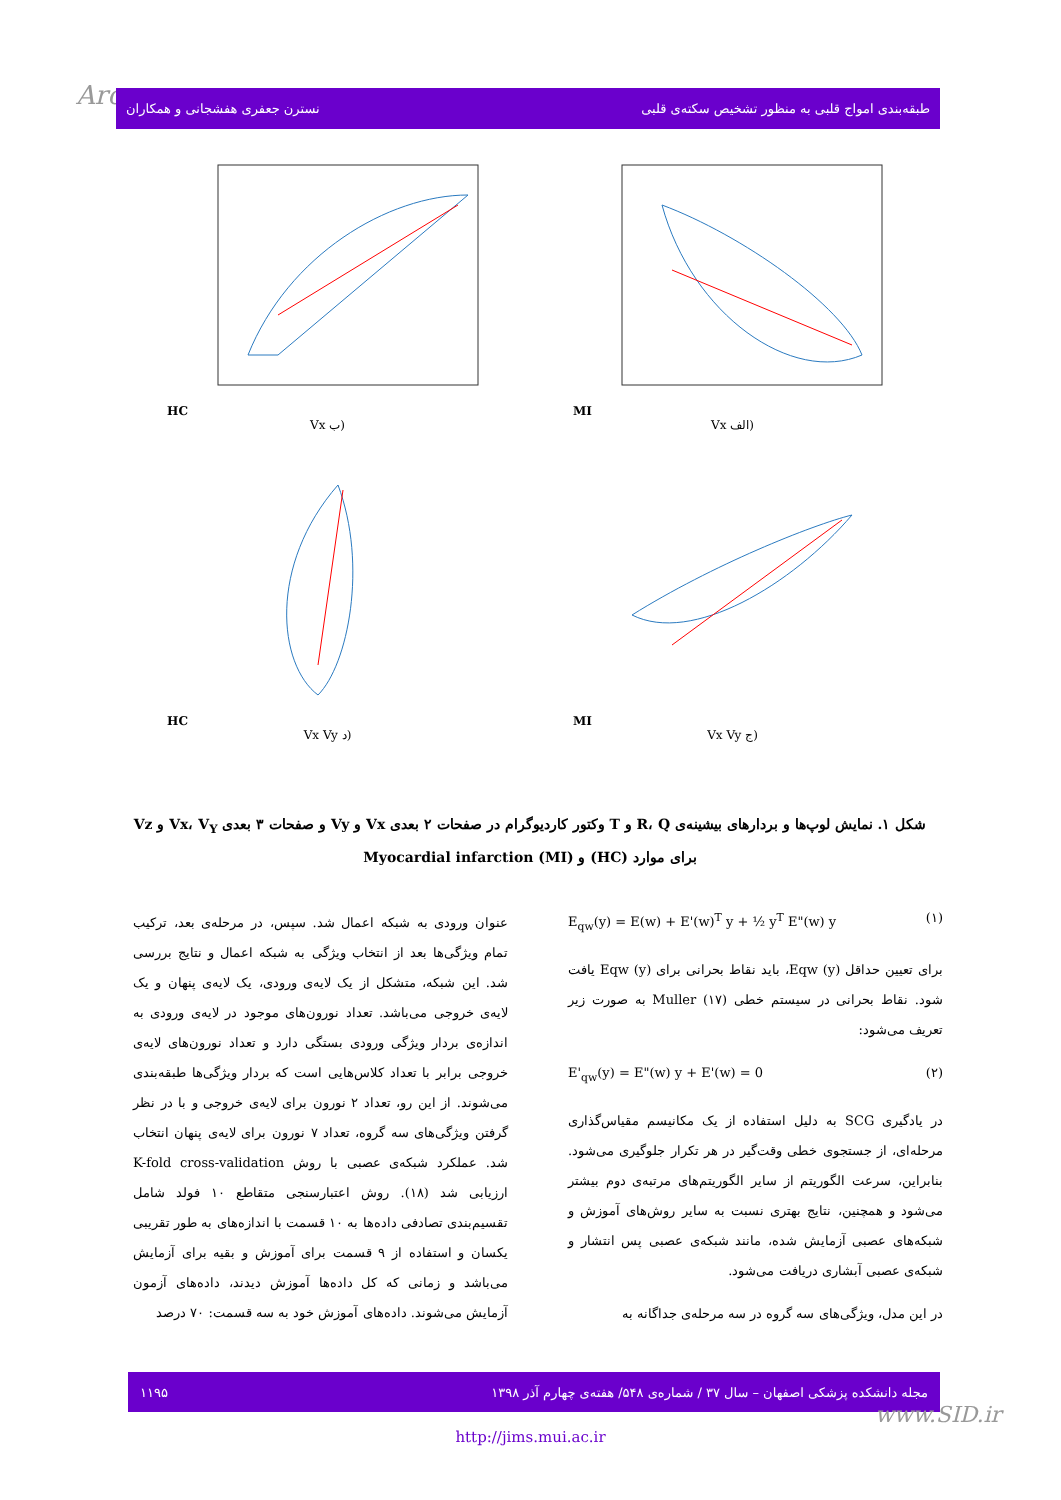Arc نسترن جعفری هفشجانی و همکاران طبقه‌بندی امواج قلبی به منظور تشخیص سکته‌ی قلبی
HC
Vx ب)
MI
Vx الف)
HC
Vx Vy د)
MI
Vx Vy ج)
شکل ۱. نمایش لوپ‌ها و بردارهای بیشینه‌ی R، Q و T وکتور کاردیوگرام در صفحات ۲ بعدی Vx و Vy و صفحات ۳ بعدی Vx، V<sub>Y</sub> و Vz برای موارد (HC) و Myocardial infarction (MI)
E<sub>qw</sub>(y) = E(w) + E'(w)<sup>T</sup> y + ½ y<sup>T</sup> E"(w) y (۱)
برای تعیین حداقل Eqw (y)، باید نقاط بحرانی برای Eqw (y) یافت شود. نقاط بحرانی در سیستم خطی Muller (۱۷) به صورت زیر تعریف می‌شود:
E'<sub>qw</sub>(y) = E"(w) y + E'(w) = 0 (۲)
در یادگیری SCG به دلیل استفاده از یک مکانیسم مقیاس‌گذاری مرحله‌ای، از جستجوی خطی وقت‌گیر در هر تکرار جلوگیری می‌شود. بنابراین، سرعت الگوریتم از سایر الگوریتم‌های مرتبه‌ی دوم بیشتر می‌شود و همچنین، نتایج بهتری نسبت به سایر روش‌های آموزش و شبکه‌های عصبی آزمایش شده، مانند شبکه‌ی عصبی پس انتشار و شبکه‌ی عصبی آبشاری دریافت می‌شود.
در این مدل، ویژگی‌های سه گروه در سه مرحله‌ی جداگانه به
عنوان ورودی به شبکه اعمال شد. سپس، در مرحله‌ی بعد، ترکیب تمام ویژگی‌ها بعد از انتخاب ویژگی به شبکه اعمال و نتایج بررسی شد. این شبکه، متشکل از یک لایه‌ی ورودی، یک لایه‌ی پنهان و یک لایه‌ی خروجی می‌باشد. تعداد نورون‌های موجود در لایه‌ی ورودی به اندازه‌ی بردار ویژگی ورودی بستگی دارد و تعداد نورون‌های لایه‌ی خروجی برابر با تعداد کلاس‌هایی است که بردار ویژگی‌ها طبقه‌بندی می‌شوند. از این رو، تعداد ۲ نورون برای لایه‌ی خروجی و با در نظر گرفتن ویژگی‌های سه گروه، تعداد ۷ نورون برای لایه‌ی پنهان انتخاب شد. عملکرد شبکه‌ی عصبی با روش K-fold cross-validation ارزیابی شد (۱۸). روش اعتبارسنجی متقاطع ۱۰ فولد شامل تقسیم‌بندی تصادفی داده‌ها به ۱۰ قسمت با اندازه‌های به طور تقریبی یکسان و استفاده از ۹ قسمت برای آموزش و بقیه برای آزمایش می‌باشد و زمانی که کل داده‌ها آموزش دیدند، داده‌های آزمون آزمایش می‌شوند. داده‌های آموزش خود به سه قسمت: ۷۰ درصد
مجله دانشکده پزشکی اصفهان – سال ۳۷ / شماره‌ی ۵۴۸/ هفته‌ی چهارم آذر ۱۳۹۸ ۱۱۹۵
www.SID.ir
http://jims.mui.ac.ir